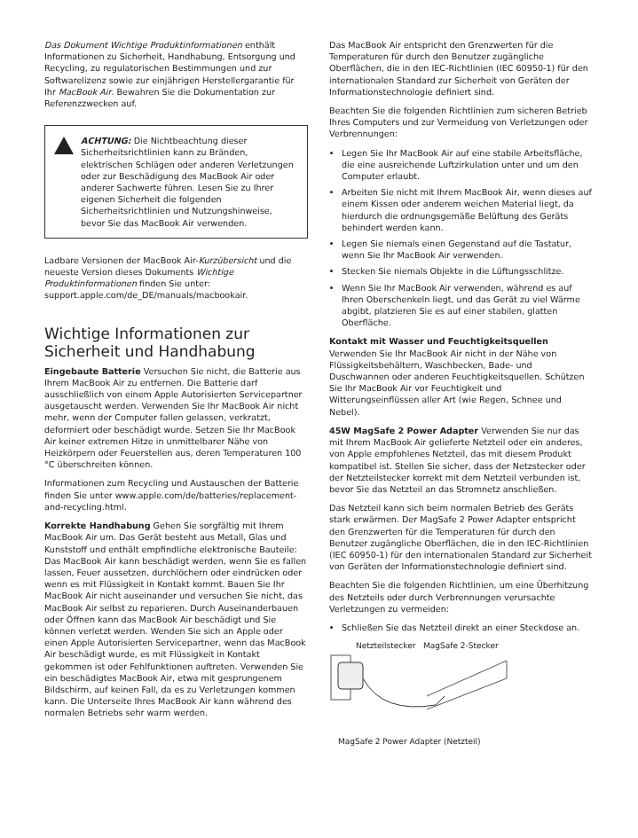Das Dokument Wichtige Produktinformationen enthält Informationen zu Sicherheit, Handhabung, Entsorgung und Recycling, zu regulatorischen Bestimmungen und zur Softwarelizenz sowie zur einjährigen Herstellergarantie für Ihr MacBook Air. Bewahren Sie die Dokumentation zur Referenzzwecken auf.
ACHTUNG: Die Nichtbeachtung dieser Sicherheitsrichtlinien kann zu Bränden, elektrischen Schlägen oder anderen Verletzungen oder zur Beschädigung des MacBook Air oder anderer Sachwerte führen. Lesen Sie zu Ihrer eigenen Sicherheit die folgenden Sicherheitsrichtlinien und Nutzungshinweise, bevor Sie das MacBook Air verwenden.
Ladbare Versionen der MacBook Air-Kurzübersicht und die neueste Version dieses Dokuments Wichtige Produktinformationen finden Sie unter: support.apple.com/de_DE/manuals/macbookair.
Wichtige Informationen zur Sicherheit und Handhabung
Eingebaute Batterie Versuchen Sie nicht, die Batterie aus Ihrem MacBook Air zu entfernen. Die Batterie darf ausschließlich von einem Apple Autorisierten Servicepartner ausgetauscht werden. Verwenden Sie Ihr MacBook Air nicht mehr, wenn der Computer fallen gelassen, verkratzt, deformiert oder beschädigt wurde. Setzen Sie Ihr MacBook Air keiner extremen Hitze in unmittelbarer Nähe von Heizkörpern oder Feuerstellen aus, deren Temperaturen 100 °C überschreiten können.
Informationen zum Recycling und Austauschen der Batterie finden Sie unter www.apple.com/de/batteries/replacement-and-recycling.html.
Korrekte Handhabung Gehen Sie sorgfältig mit Ihrem MacBook Air um. Das Gerät besteht aus Metall, Glas und Kunststoff und enthält empfindliche elektronische Bauteile: Das MacBook Air kann beschädigt werden, wenn Sie es fallen lassen, Feuer aussetzen, durchlöchern oder eindrücken oder wenn es mit Flüssigkeit in Kontakt kommt. Bauen Sie Ihr MacBook Air nicht auseinander und versuchen Sie nicht, das MacBook Air selbst zu reparieren. Durch Auseinanderbauen oder Öffnen kann das MacBook Air beschädigt und Sie können verletzt werden. Wenden Sie sich an Apple oder einen Apple Autorisierten Servicepartner, wenn das MacBook Air beschädigt wurde, es mit Flüssigkeit in Kontakt gekommen ist oder Fehlfunktionen auftreten. Verwenden Sie ein beschädigtes MacBook Air, etwa mit gesprungenem Bildschirm, auf keinen Fall, da es zu Verletzungen kommen kann. Die Unterseite Ihres MacBook Air kann während des normalen Betriebs sehr warm werden.
Das MacBook Air entspricht den Grenzwerten für die Temperaturen für durch den Benutzer zugängliche Oberflächen, die in den IEC-Richtlinien (IEC 60950-1) für den internationalen Standard zur Sicherheit von Geräten der Informationstechnologie definiert sind.
Beachten Sie die folgenden Richtlinien zum sicheren Betrieb Ihres Computers und zur Vermeidung von Verletzungen oder Verbrennungen:
Legen Sie Ihr MacBook Air auf eine stabile Arbeitsfläche, die eine ausreichende Luftzirkulation unter und um den Computer erlaubt.
Arbeiten Sie nicht mit Ihrem MacBook Air, wenn dieses auf einem Kissen oder anderem weichen Material liegt, da hierdurch die ordnungsgemäße Belüftung des Geräts behindert werden kann.
Legen Sie niemals einen Gegenstand auf die Tastatur, wenn Sie Ihr MacBook Air verwenden.
Stecken Sie niemals Objekte in die Lüftungsschlitze.
Wenn Sie Ihr MacBook Air verwenden, während es auf Ihren Oberschenkeln liegt, und das Gerät zu viel Wärme abgibt, platzieren Sie es auf einer stabilen, glatten Oberfläche.
Kontakt mit Wasser und Feuchtigkeitsquellen
Verwenden Sie Ihr MacBook Air nicht in der Nähe von Flüssigkeitsbehältern, Waschbecken, Bade- und Duschwannen oder anderen Feuchtigkeitsquellen. Schützen Sie Ihr MacBook Air vor Feuchtigkeit und Witterungseinflüssen aller Art (wie Regen, Schnee und Nebel).
45W MagSafe 2 Power Adapter Verwenden Sie nur das mit Ihrem MacBook Air gelieferte Netzteil oder ein anderes, von Apple empfohlenes Netzteil, das mit diesem Produkt kompatibel ist. Stellen Sie sicher, dass der Netzstecker oder der Netzteilstecker korrekt mit dem Netzteil verbunden ist, bevor Sie das Netzteil an das Stromnetz anschließen.
Das Netzteil kann sich beim normalen Betrieb des Geräts stark erwärmen. Der MagSafe 2 Power Adapter entspricht den Grenzwerten für die Temperaturen für durch den Benutzer zugängliche Oberflächen, die in den IEC-Richtlinien (IEC 60950-1) für den internationalen Standard zur Sicherheit von Geräten der Informationstechnologie definiert sind.
Beachten Sie die folgenden Richtlinien, um eine Überhitzung des Netzteils oder durch Verbrennungen verursachte Verletzungen zu vermeiden:
Schließen Sie das Netzteil direkt an einer Steckdose an.
Netzteilstecker MagSafe 2-Stecker
MagSafe 2 Power Adapter (Netzteil)